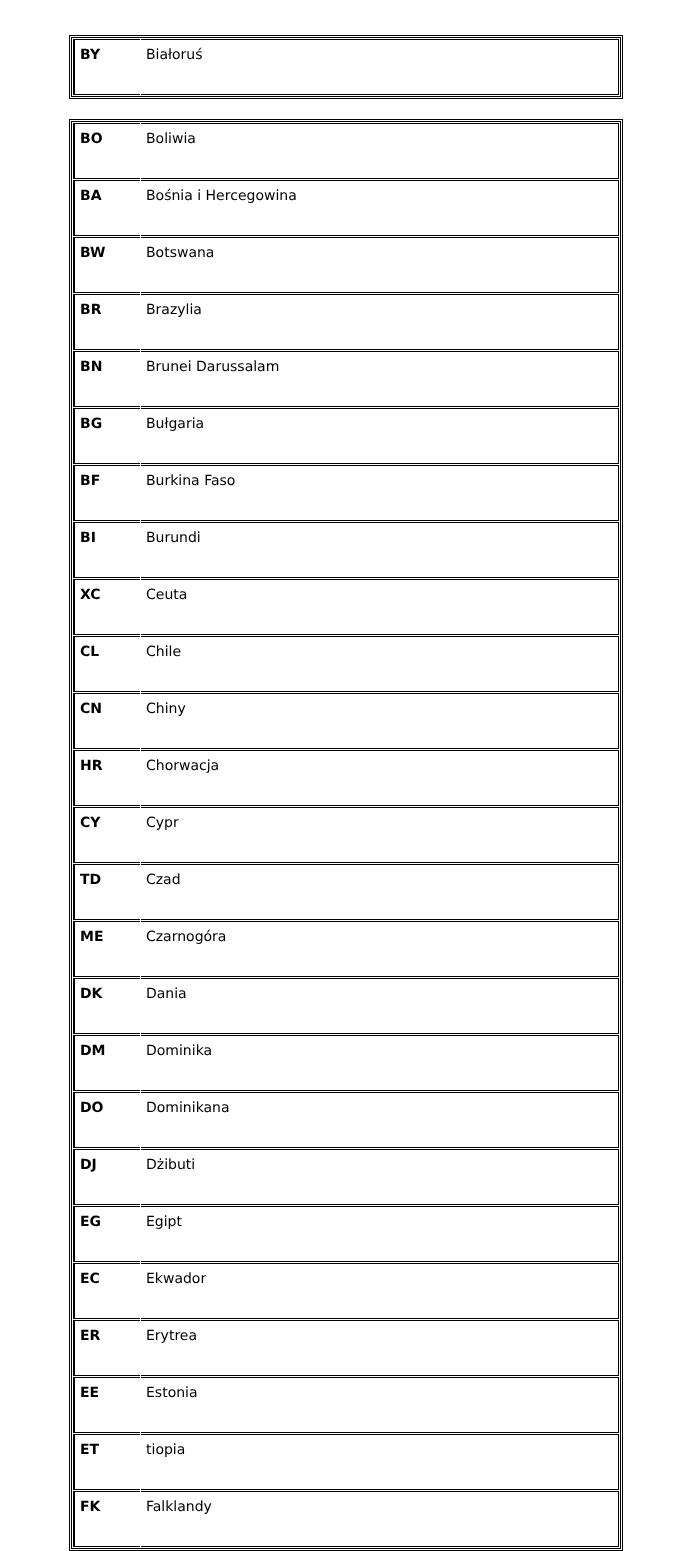| BY | Białoruś |
| BO | Boliwia |
| BA | Bośnia i Hercegowina |
| BW | Botswana |
| BR | Brazylia |
| BN | Brunei Darussalam |
| BG | Bułgaria |
| BF | Burkina Faso |
| BI | Burundi |
| XC | Ceuta |
| CL | Chile |
| CN | Chiny |
| HR | Chorwacja |
| CY | Cypr |
| TD | Czad |
| ME | Czarnogóra |
| DK | Dania |
| DM | Dominika |
| DO | Dominikana |
| DJ | Dżibuti |
| EG | Egipt |
| EC | Ekwador |
| ER | Erytrea |
| EE | Estonia |
| ET | tiopia |
| FK | Falklandy |